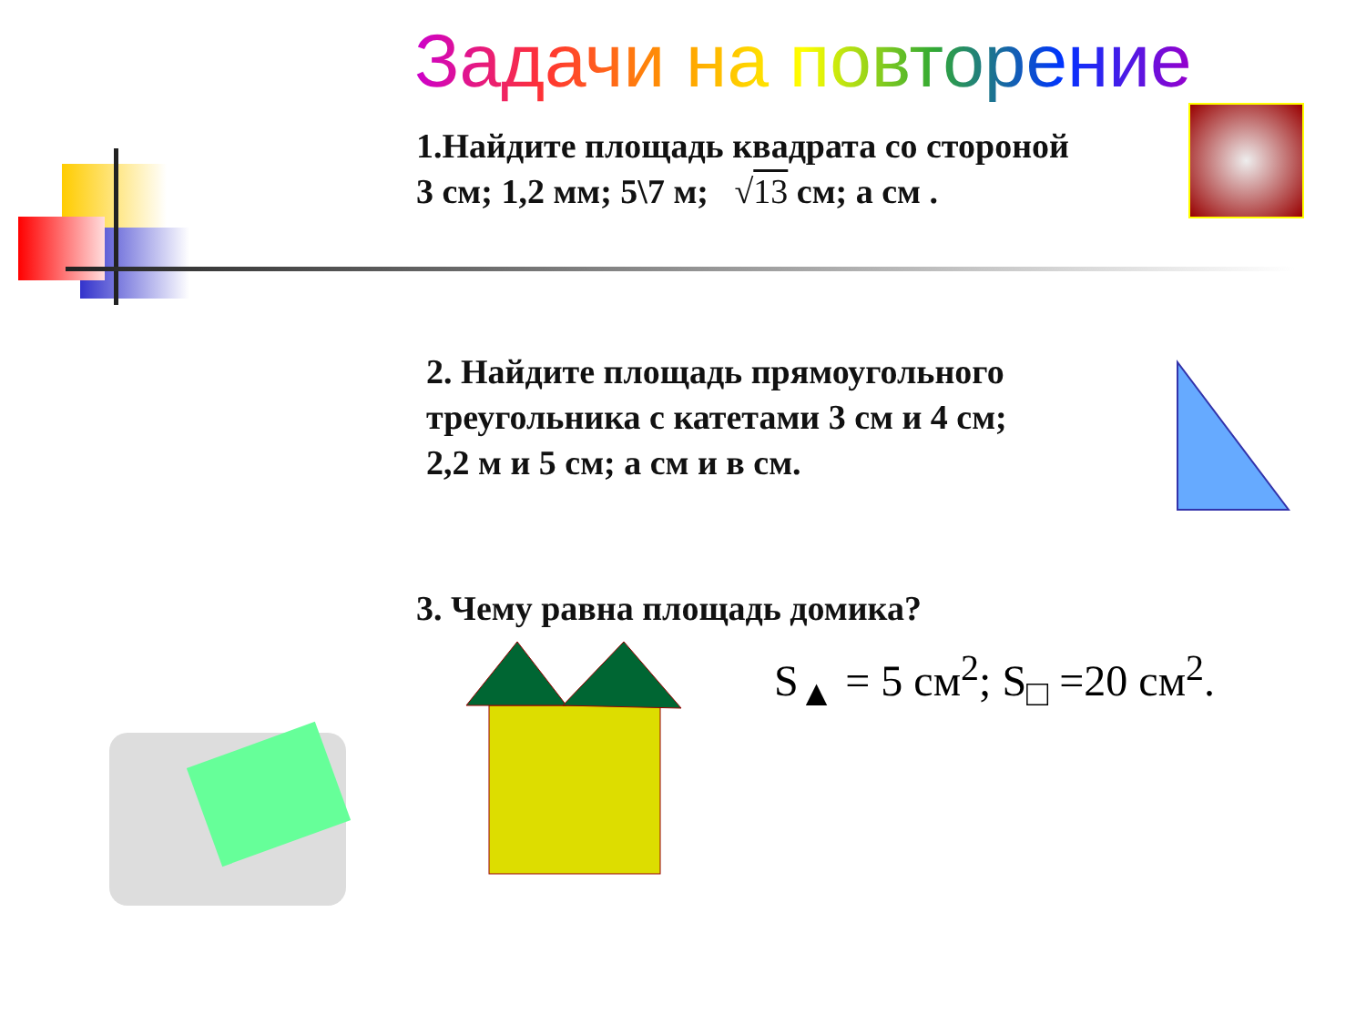Задачи на повторение
1.Найдите площадь квадрата со стороной
3 см; 1,2 мм; 5\7 м; √13 см; а см .
2. Найдите площадь прямоугольного
треугольника с катетами 3 см и 4 см;
2,2 м и 5 см; а см и в см.
3. Чему равна площадь домика?
S<sub>▲</sub> = 5 см<sup>2</sup>; S<sub>□</sub> =20 см<sup>2</sup>.